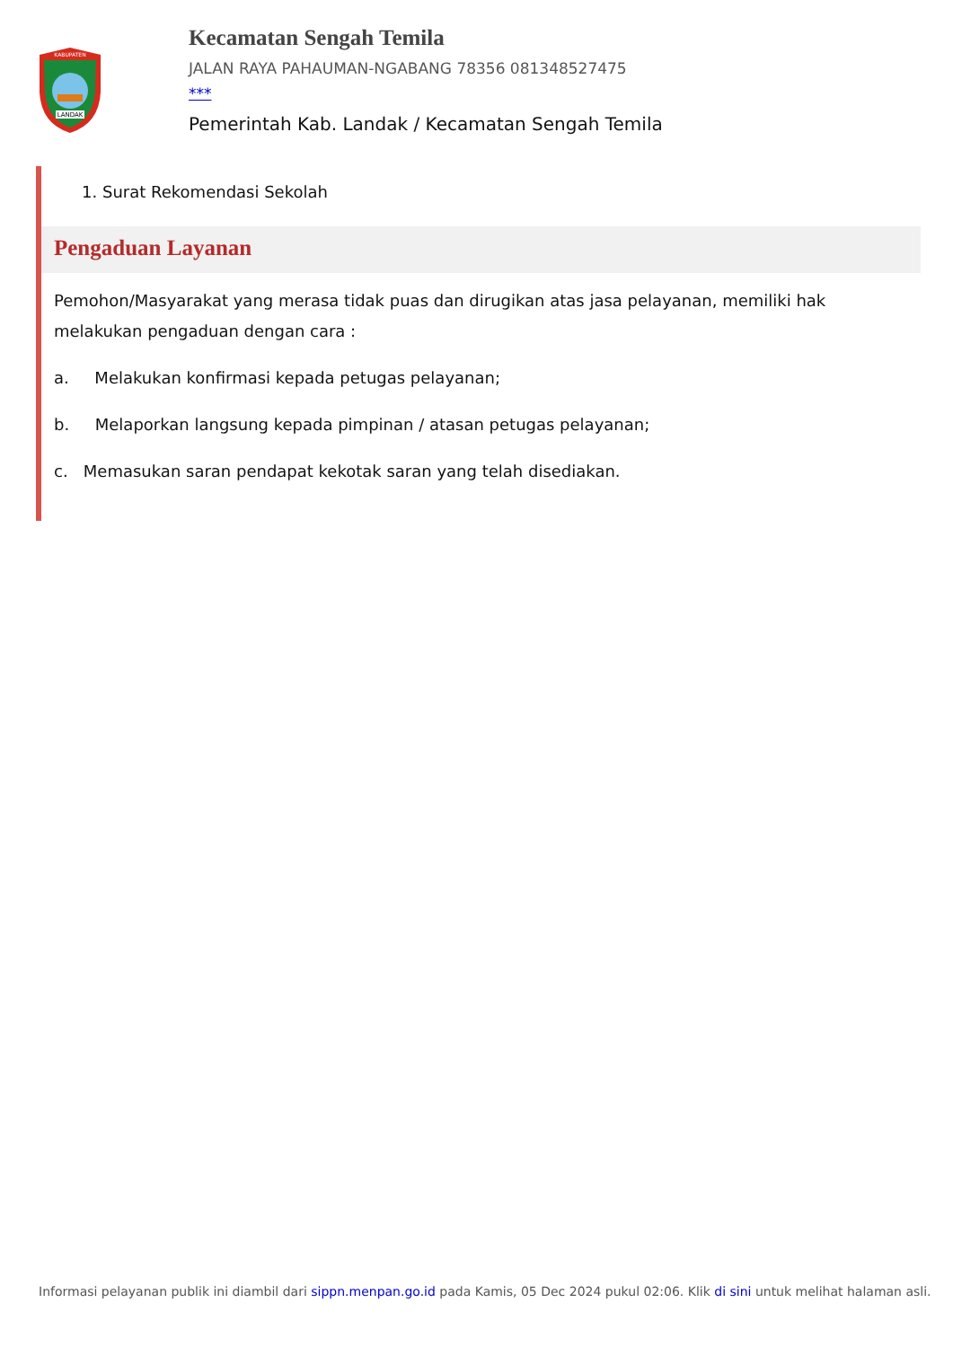KABUPATEN
LANDAK
Kecamatan Sengah Temila
JALAN RAYA PAHAUMAN-NGABANG 78356 081348527475
***
Pemerintah Kab. Landak / Kecamatan Sengah Temila
1. Surat Rekomendasi Sekolah
Pengaduan Layanan
Pemohon/Masyarakat yang merasa tidak puas dan dirugikan atas jasa pelayanan, memiliki hak melakukan pengaduan dengan cara :
a. Melakukan konfirmasi kepada petugas pelayanan;
b. Melaporkan langsung kepada pimpinan / atasan petugas pelayanan;
c. Memasukan saran pendapat kekotak saran yang telah disediakan.
Informasi pelayanan publik ini diambil dari sippn.menpan.go.id pada Kamis, 05 Dec 2024 pukul 02:06. Klik di sini untuk melihat halaman asli.